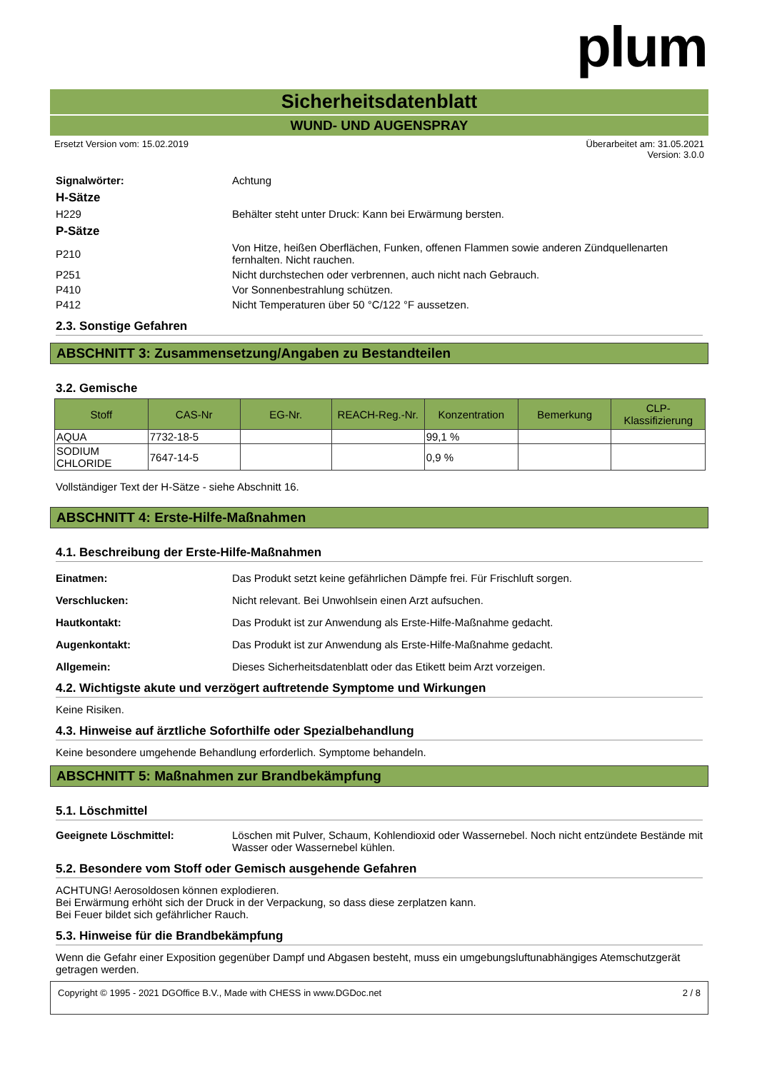plum
Sicherheitsdatenblatt
WUND- UND AUGENSPRAY
Ersetzt Version vom: 15.02.2019 Überarbeitet am: 31.05.2021
Version: 3.0.0
Signalwörter: Achtung
H-Sätze
H229 Behälter steht unter Druck: Kann bei Erwärmung bersten.
P-Sätze
P210 Von Hitze, heißen Oberflächen, Funken, offenen Flammen sowie anderen Zündquellenarten fernhalten. Nicht rauchen.
P251 Nicht durchstechen oder verbrennen, auch nicht nach Gebrauch.
P410 Vor Sonnenbestrahlung schützen.
P412 Nicht Temperaturen über 50 °C/122 °F aussetzen.
2.3. Sonstige Gefahren
ABSCHNITT 3: Zusammensetzung/Angaben zu Bestandteilen
3.2. Gemische
| Stoff | CAS-Nr | EG-Nr. | REACH-Reg.-Nr. | Konzentration | Bemerkung | CLP-Klassifizierung |
| --- | --- | --- | --- | --- | --- | --- |
| AQUA | 7732-18-5 | | | 99,1 % | | |
| SODIUM CHLORIDE | 7647-14-5 | | | 0,9 % | | |
Vollständiger Text der H-Sätze - siehe Abschnitt 16.
ABSCHNITT 4: Erste-Hilfe-Maßnahmen
4.1. Beschreibung der Erste-Hilfe-Maßnahmen
Einatmen: Das Produkt setzt keine gefährlichen Dämpfe frei. Für Frischluft sorgen.
Verschlucken: Nicht relevant. Bei Unwohlsein einen Arzt aufsuchen.
Hautkontakt: Das Produkt ist zur Anwendung als Erste-Hilfe-Maßnahme gedacht.
Augenkontakt: Das Produkt ist zur Anwendung als Erste-Hilfe-Maßnahme gedacht.
Allgemein: Dieses Sicherheitsdatenblatt oder das Etikett beim Arzt vorzeigen.
4.2. Wichtigste akute und verzögert auftretende Symptome und Wirkungen
Keine Risiken.
4.3. Hinweise auf ärztliche Soforthilfe oder Spezialbehandlung
Keine besondere umgehende Behandlung erforderlich. Symptome behandeln.
ABSCHNITT 5: Maßnahmen zur Brandbekämpfung
5.1. Löschmittel
Geeignete Löschmittel: Löschen mit Pulver, Schaum, Kohlendioxid oder Wassernebel. Noch nicht entzündete Bestände mit Wasser oder Wassernebel kühlen.
5.2. Besondere vom Stoff oder Gemisch ausgehende Gefahren
ACHTUNG! Aerosoldosen können explodieren.
Bei Erwärmung erhöht sich der Druck in der Verpackung, so dass diese zerplatzen kann.
Bei Feuer bildet sich gefährlicher Rauch.
5.3. Hinweise für die Brandbekämpfung
Wenn die Gefahr einer Exposition gegenüber Dampf und Abgasen besteht, muss ein umgebungsluftunabhängiges Atemschutzgerät getragen werden.
Copyright © 1995 - 2021 DGOffice B.V., Made with CHESS in www.DGDoc.net 2 / 8